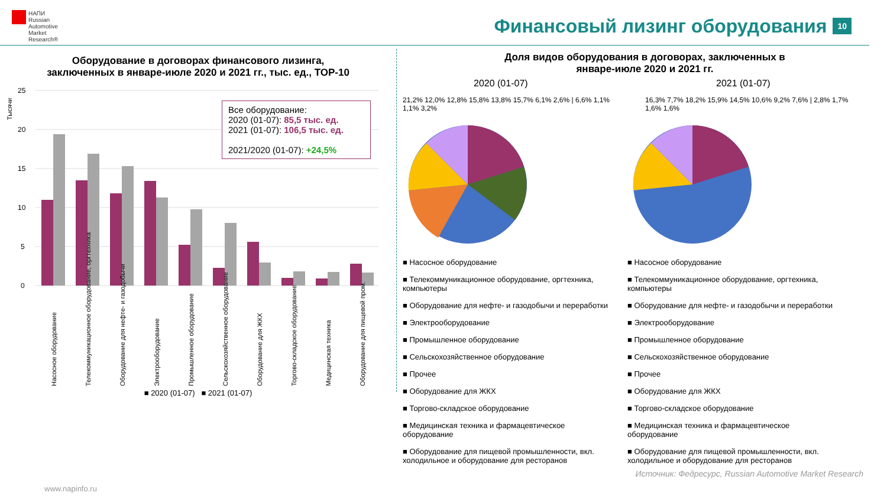НАПИ
Russian
Automotive
Market
Research®
Финансовый лизинг оборудования 10
Оборудование в договорах финансового лизинга,
заключенных в январе-июле 2020 и 2021 гг., тыс. ед., TOP-10
Тысячи
25
20
15
10
5
0
Насосное оборудование
Телекоммуникационное оборудование, оргтехника
Оборудование для нефте- и газодобычи
Электрооборудование
Промышленное оборудование
Сельскохозяйственное оборудование
Оборудование для ЖКХ
Торгово-складское оборудование
Медицинская техника
Оборудование для пищевой пром.
■ 2020 (01-07) ■ 2021 (01-07)
Все оборудование:
2020 (01-07): 85,5 тыс. ед.
2021 (01-07): 106,5 тыс. ед.
2021/2020 (01-07): +24,5%
Доля видов оборудования в договорах, заключенных в
январе-июле 2020 и 2021 гг.
2020 (01-07)
21,2% 12,0% 12,8% 15,8% 13,8% 15,7% 6,1% 2,6% | 6,6% 1,1% 1,1% 3,2%
2021 (01-07)
16,3% 7,7% 18,2% 15,9% 14,5% 10,6% 9,2% 7,6% | 2,8% 1,7% 1,6% 1,6%
■ Насосное оборудование
■ Телекоммуникационное оборудование, оргтехника, компьютеры
■ Оборудование для нефте- и газодобычи и переработки
■ Электрооборудование
■ Промышленное оборудование
■ Сельскохозяйственное оборудование
■ Прочее
■ Оборудование для ЖКХ
■ Торгово-складское оборудование
■ Медицинская техника и фармацевтическое оборудование
■ Оборудование для пищевой промышленности, вкл. холодильное и оборудование для ресторанов
■ Насосное оборудование
■ Телекоммуникационное оборудование, оргтехника, компьютеры
■ Оборудование для нефте- и газодобычи и переработки
■ Электрооборудование
■ Промышленное оборудование
■ Сельскохозяйственное оборудование
■ Прочее
■ Оборудование для ЖКХ
■ Торгово-складское оборудование
■ Медицинская техника и фармацевтическое оборудование
■ Оборудование для пищевой промышленности, вкл. холодильное и оборудование для ресторанов
Источник: Федресурс, Russian Automotive Market Research
www.napinfo.ru